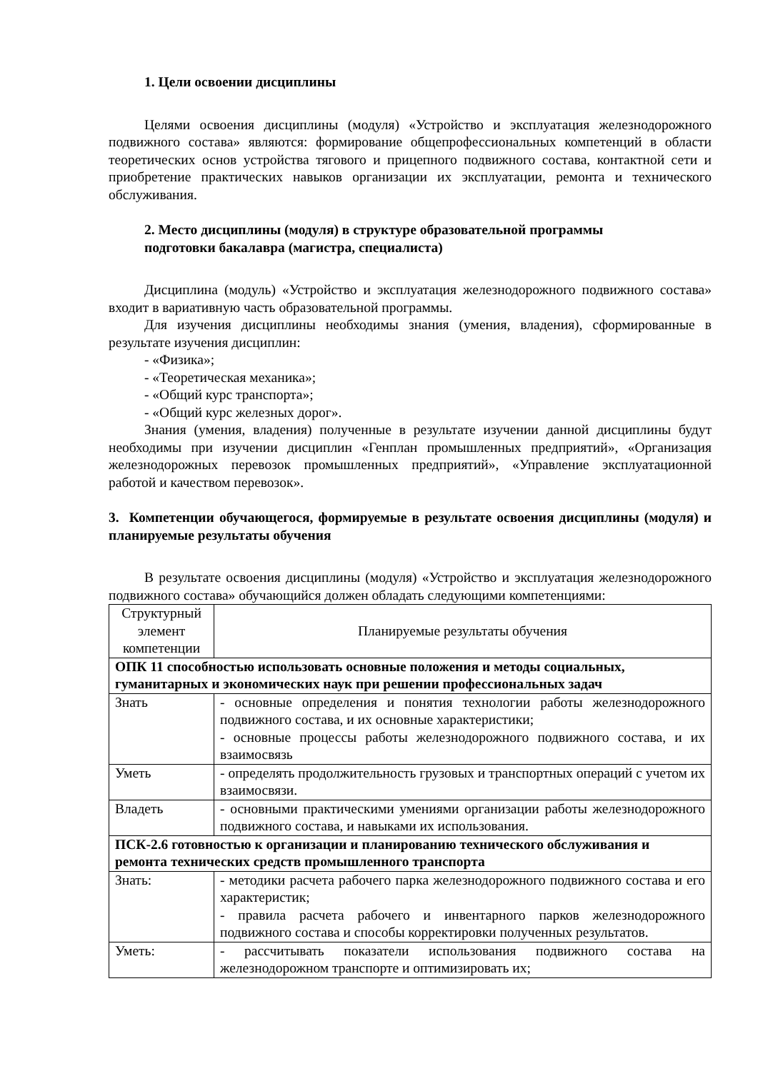1. Цели освоении дисциплины
Целями освоения дисциплины (модуля) «Устройство и эксплуатация железнодорожного подвижного состава» являются: формирование общепрофессиональных компетенций в области теоретических основ устройства тягового и прицепного подвижного состава, контактной сети и приобретение практических навыков организации их эксплуатации, ремонта и технического обслуживания.
2. Место дисциплины (модуля) в структуре образовательной программы
подготовки бакалавра (магистра, специалиста)
Дисциплина (модуль) «Устройство и эксплуатация железнодорожного подвижного состава» входит в вариативную часть образовательной программы.
Для изучения дисциплины необходимы знания (умения, владения), сформированные в результате изучения дисциплин:
- «Физика»;
- «Теоретическая механика»;
- «Общий курс транспорта»;
- «Общий курс железных дорог».
Знания (умения, владения) полученные в результате изучении данной дисциплины будут необходимы при изучении дисциплин «Генплан промышленных предприятий», «Организация железнодорожных перевозок промышленных предприятий», «Управление эксплуатационной работой и качеством перевозок».
3. Компетенции обучающегося, формируемые в результате освоения дисциплины (модуля) и планируемые результаты обучения
В результате освоения дисциплины (модуля) «Устройство и эксплуатация железнодорожного подвижного состава» обучающийся должен обладать следующими компетенциями:
| Структурный элемент компетенции | Планируемые результаты обучения |
| ОПК 11 способностью использовать основные положения и методы социальных, гуманитарных и экономических наук при решении профессиональных задач | |
| Знать | - основные определения и понятия технологии работы железнодорожного подвижного состава, и их основные характеристики; - основные процессы работы железнодорожного подвижного состава, и их взаимосвязь |
| Уметь | - определять продолжительность грузовых и транспортных операций с учетом их взаимосвязи. |
| Владеть | - основными практическими умениями организации работы железнодорожного подвижного состава, и навыками их использования. |
| ПСК-2.6 готовностью к организации и планированию технического обслуживания и ремонта технических средств промышленного транспорта | |
| Знать: | - методики расчета рабочего парка железнодорожного подвижного состава и его характеристик; - правила расчета рабочего и инвентарного парков железнодорожного подвижного состава и способы корректировки полученных результатов. |
| Уметь: | - рассчитывать показатели использования подвижного состава на железнодорожном транспорте и оптимизировать их; |